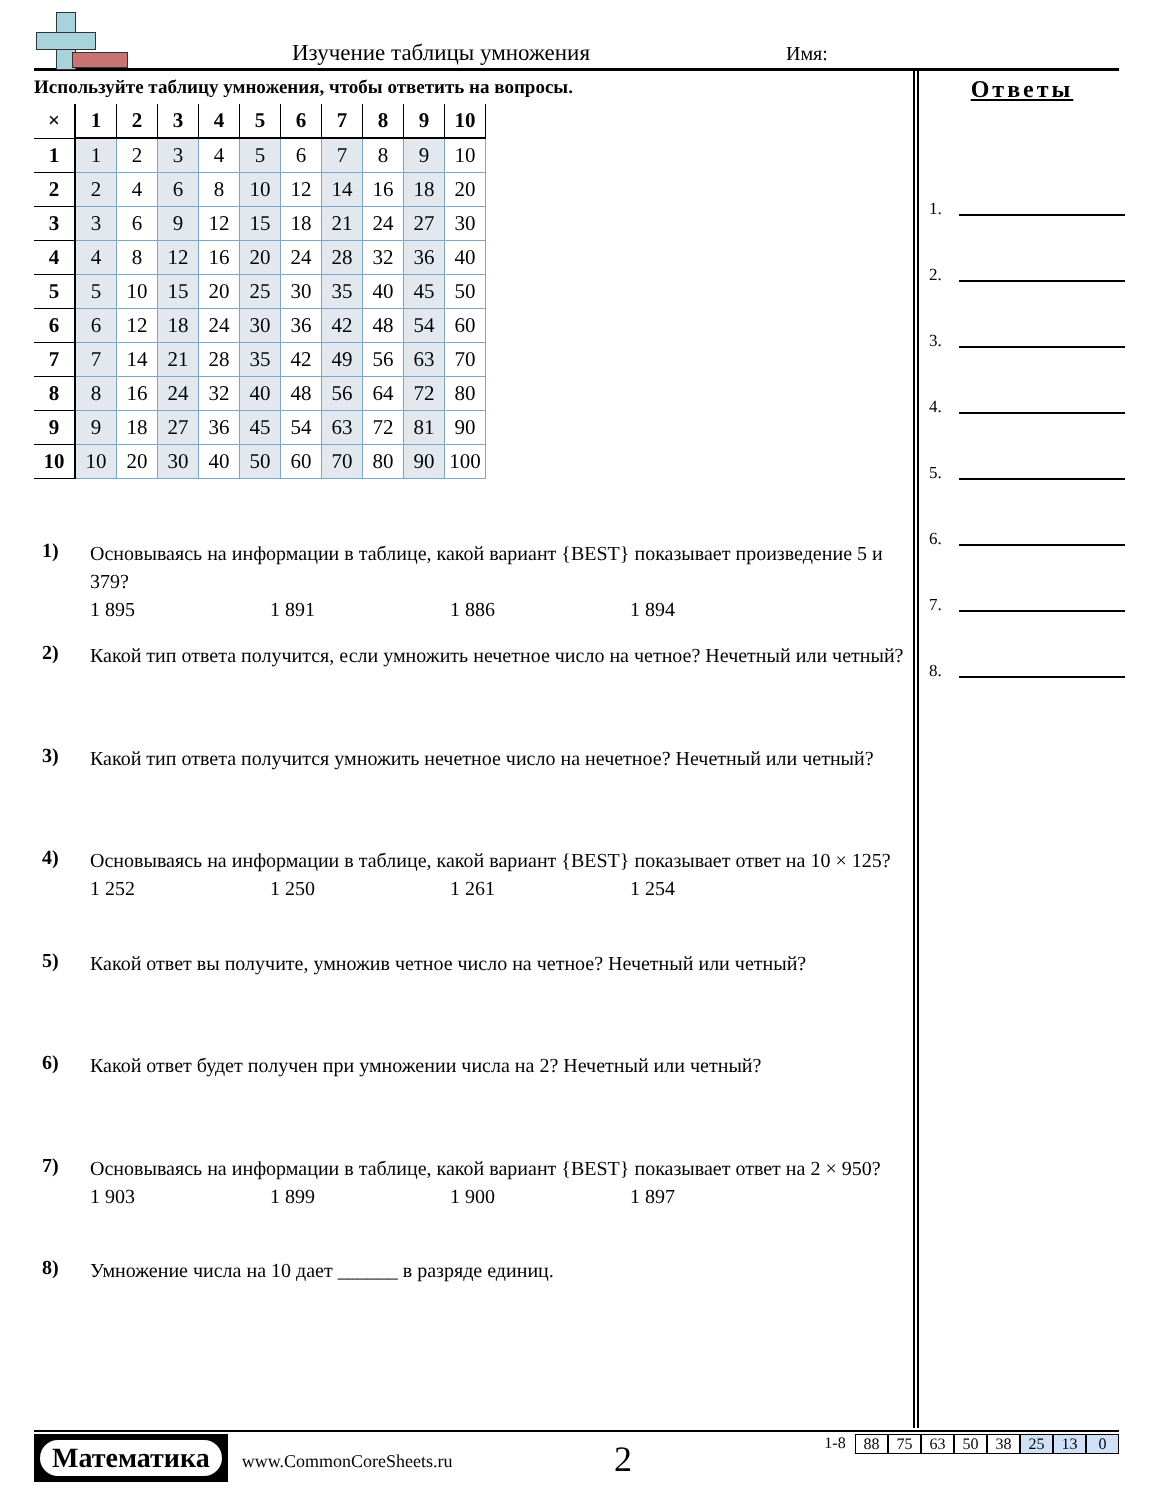Изучение таблицы умножения Имя:
Используйте таблицу умножения, чтобы ответить на вопросы.
| × | 1 | 2 | 3 | 4 | 5 | 6 | 7 | 8 | 9 | 10 |
| --- | --- | --- | --- | --- | --- | --- | --- | --- | --- | --- |
| 1 | 1 | 2 | 3 | 4 | 5 | 6 | 7 | 8 | 9 | 10 |
| 2 | 2 | 4 | 6 | 8 | 10 | 12 | 14 | 16 | 18 | 20 |
| 3 | 3 | 6 | 9 | 12 | 15 | 18 | 21 | 24 | 27 | 30 |
| 4 | 4 | 8 | 12 | 16 | 20 | 24 | 28 | 32 | 36 | 40 |
| 5 | 5 | 10 | 15 | 20 | 25 | 30 | 35 | 40 | 45 | 50 |
| 6 | 6 | 12 | 18 | 24 | 30 | 36 | 42 | 48 | 54 | 60 |
| 7 | 7 | 14 | 21 | 28 | 35 | 42 | 49 | 56 | 63 | 70 |
| 8 | 8 | 16 | 24 | 32 | 40 | 48 | 56 | 64 | 72 | 80 |
| 9 | 9 | 18 | 27 | 36 | 45 | 54 | 63 | 72 | 81 | 90 |
| 10 | 10 | 20 | 30 | 40 | 50 | 60 | 70 | 80 | 90 | 100 |
1)
Основываясь на информации в таблице, какой вариант {BEST} показывает произведение 5 и 379?
1 895 1 891 1 886 1 894
2)
Какой тип ответа получится, если умножить нечетное число на четное? Нечетный или четный?
3)
Какой тип ответа получится умножить нечетное число на нечетное? Нечетный или четный?
4)
Основываясь на информации в таблице, какой вариант {BEST} показывает ответ на 10 × 125?
1 252 1 250 1 261 1 254
5)
Какой ответ вы получите, умножив четное число на четное? Нечетный или четный?
6)
Какой ответ будет получен при умножении числа на 2? Нечетный или четный?
7)
Основываясь на информации в таблице, какой вариант {BEST} показывает ответ на 2 × 950?
1 903 1 899 1 900 1 897
8)
Умножение числа на 10 дает ______ в разряде единиц.
Ответы
1.
2.
3.
4.
5.
6.
7.
8.
Математика
www.CommonCoreSheets.ru
2 1-8 88 75 63 50 38 25 13 0